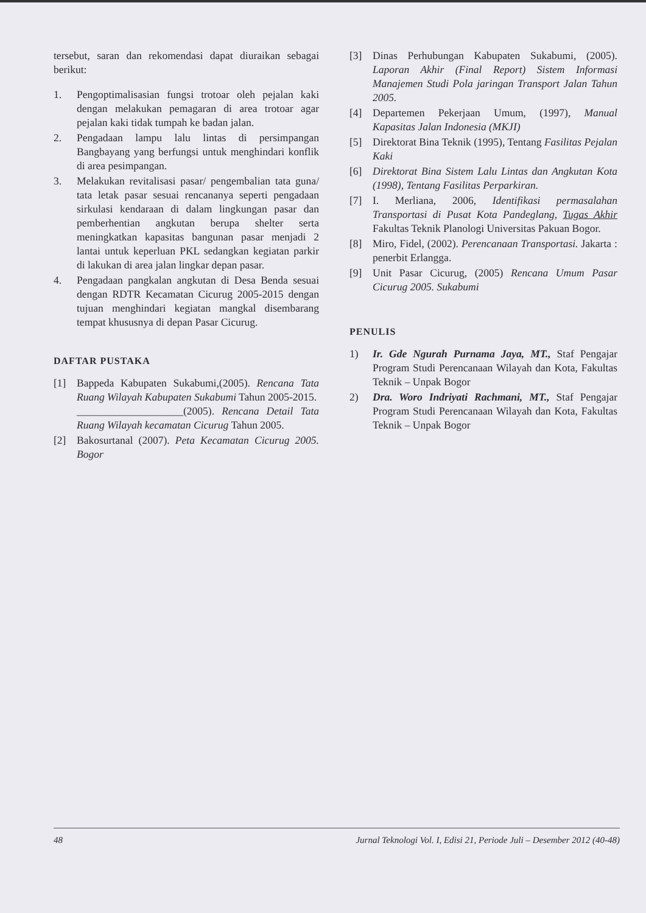tersebut, saran dan rekomendasi dapat diuraikan sebagai berikut:
1. Pengoptimalisasian fungsi trotoar oleh pejalan kaki dengan melakukan pemagaran di area trotoar agar pejalan kaki tidak tumpah ke badan jalan.
2. Pengadaan lampu lalu lintas di persimpangan Bangbayang yang berfungsi untuk menghindari konflik di area pesimpangan.
3. Melakukan revitalisasi pasar/ pengembalian tata guna/ tata letak pasar sesuai rencananya seperti pengadaan sirkulasi kendaraan di dalam lingkungan pasar dan pemberhentian angkutan berupa shelter serta meningkatkan kapasitas bangunan pasar menjadi 2 lantai untuk keperluan PKL sedangkan kegiatan parkir di lakukan di area jalan lingkar depan pasar.
4. Pengadaan pangkalan angkutan di Desa Benda sesuai dengan RDTR Kecamatan Cicurug 2005-2015 dengan tujuan menghindari kegiatan mangkal disembarang tempat khususnya di depan Pasar Cicurug.
DAFTAR PUSTAKA
[1] Bappeda Kabupaten Sukabumi,(2005). Rencana Tata Ruang Wilayah Kabupaten Sukabumi Tahun 2005-2015.
____________________(2005). Rencana Detail Tata Ruang Wilayah kecamatan Cicurug Tahun 2005.
[2] Bakosurtanal (2007). Peta Kecamatan Cicurug 2005. Bogor
[3] Dinas Perhubungan Kabupaten Sukabumi, (2005). Laporan Akhir (Final Report) Sistem Informasi Manajemen Studi Pola jaringan Transport Jalan Tahun 2005.
[4] Departemen Pekerjaan Umum, (1997), Manual Kapasitas Jalan Indonesia (MKJI)
[5] Direktorat Bina Teknik (1995), Tentang Fasilitas Pejalan Kaki
[6] Direktorat Bina Sistem Lalu Lintas dan Angkutan Kota (1998), Tentang Fasilitas Perparkiran.
[7] I. Merliana, 2006, Identifikasi permasalahan Transportasi di Pusat Kota Pandeglang, Tugas Akhir Fakultas Teknik Planologi Universitas Pakuan Bogor.
[8] Miro, Fidel, (2002). Perencanaan Transportasi. Jakarta : penerbit Erlangga.
[9] Unit Pasar Cicurug, (2005) Rencana Umum Pasar Cicurug 2005. Sukabumi
PENULIS
1) Ir. Gde Ngurah Purnama Jaya, MT., Staf Pengajar Program Studi Perencanaan Wilayah dan Kota, Fakultas Teknik – Unpak Bogor
2) Dra. Woro Indriyati Rachmani, MT., Staf Pengajar Program Studi Perencanaan Wilayah dan Kota, Fakultas Teknik – Unpak Bogor
48 Jurnal Teknologi Vol. I, Edisi 21, Periode Juli – Desember 2012 (40-48)